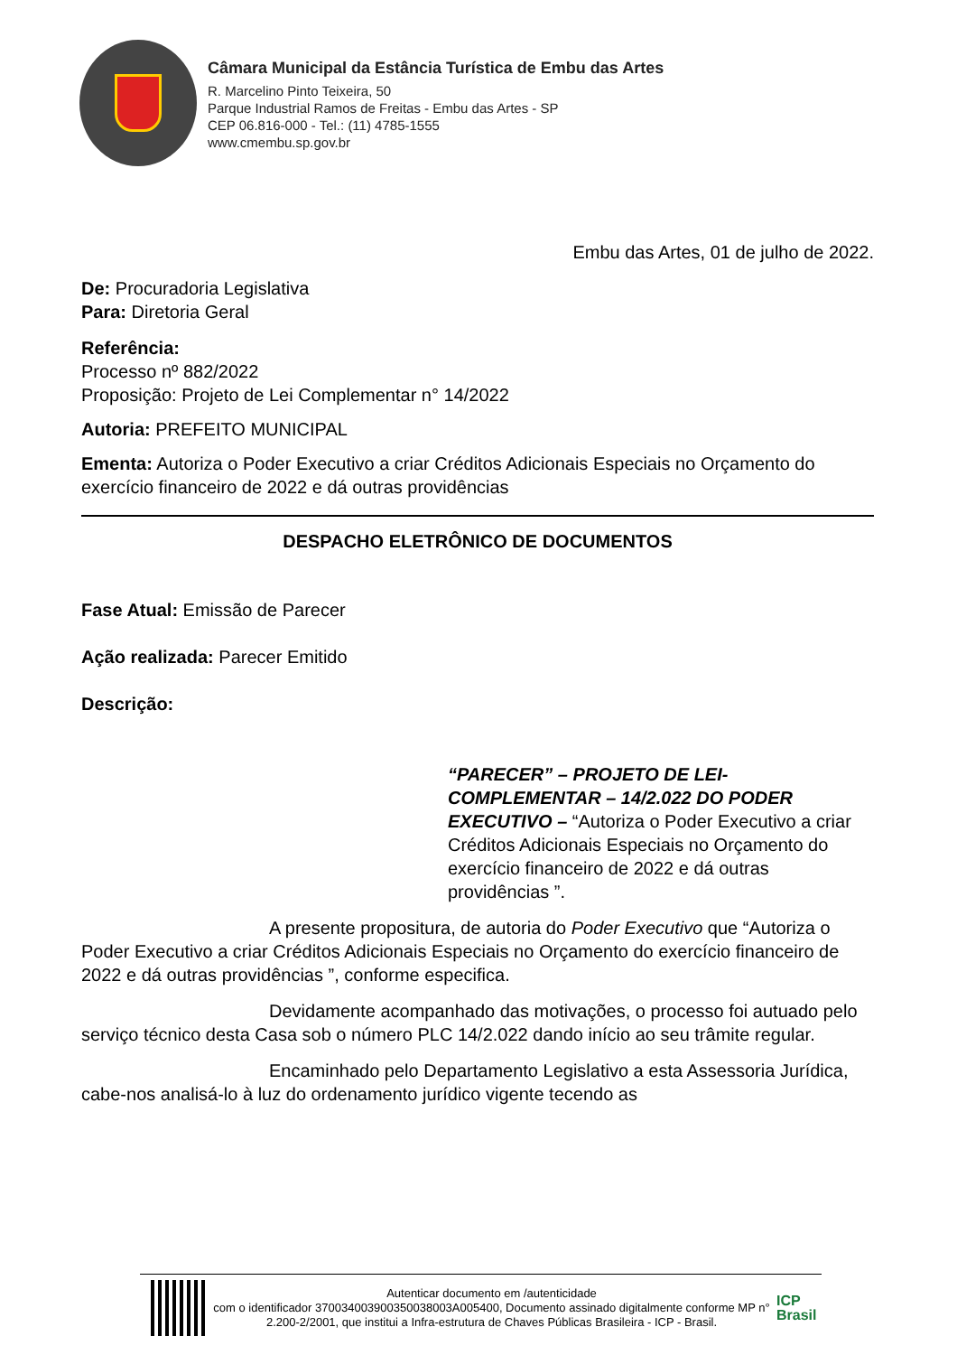Câmara Municipal da Estância Turística de Embu das Artes
R. Marcelino Pinto Teixeira, 50
Parque Industrial Ramos de Freitas - Embu das Artes - SP
CEP 06.816-000 - Tel.: (11) 4785-1555
www.cmembu.sp.gov.br
Embu das Artes, 01 de julho de 2022.
De: Procuradoria Legislativa
Para: Diretoria Geral
Referência:
Processo nº 882/2022
Proposição: Projeto de Lei Complementar n° 14/2022
Autoria: PREFEITO MUNICIPAL
Ementa: Autoriza o Poder Executivo a criar Créditos Adicionais Especiais no Orçamento do exercício financeiro de 2022 e dá outras providências
DESPACHO ELETRÔNICO DE DOCUMENTOS
Fase Atual: Emissão de Parecer
Ação realizada: Parecer Emitido
Descrição:
“PARECER” – PROJETO DE LEI-COMPLEMENTAR – 14/2.022 DO PODER EXECUTIVO – “Autoriza o Poder Executivo a criar Créditos Adicionais Especiais no Orçamento do exercício financeiro de 2022 e dá outras providências ”.
A presente propositura, de autoria do Poder Executivo que “Autoriza o Poder Executivo a criar Créditos Adicionais Especiais no Orçamento do exercício financeiro de 2022 e dá outras providências ”, conforme especifica.
Devidamente acompanhado das motivações, o processo foi autuado pelo serviço técnico desta Casa sob o número PLC 14/2.022 dando início ao seu trâmite regular.
Encaminhado pelo Departamento Legislativo a esta Assessoria Jurídica, cabe-nos analisá-lo à luz do ordenamento jurídico vigente tecendo as
Autenticar documento em /autenticidade
com o identificador 370034003900350038003A005400, Documento assinado digitalmente conforme MP n° 2.200-2/2001, que institui a Infra-estrutura de Chaves Públicas Brasileira - ICP - Brasil.
ICP
Brasil